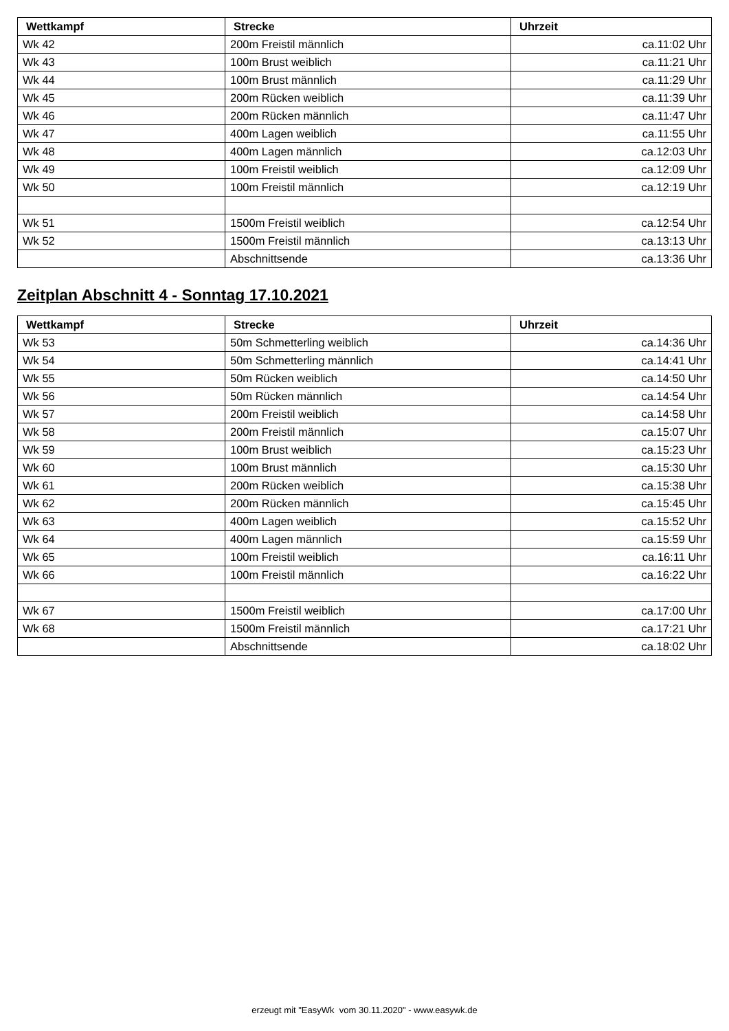| Wettkampf | Strecke | Uhrzeit |
| --- | --- | --- |
| Wk 42 | 200m Freistil männlich | ca.11:02 Uhr |
| Wk 43 | 100m Brust weiblich | ca.11:21 Uhr |
| Wk 44 | 100m Brust männlich | ca.11:29 Uhr |
| Wk 45 | 200m Rücken weiblich | ca.11:39 Uhr |
| Wk 46 | 200m Rücken männlich | ca.11:47 Uhr |
| Wk 47 | 400m Lagen weiblich | ca.11:55 Uhr |
| Wk 48 | 400m Lagen männlich | ca.12:03 Uhr |
| Wk 49 | 100m Freistil weiblich | ca.12:09 Uhr |
| Wk 50 | 100m Freistil männlich | ca.12:19 Uhr |
| Wk 51 | 1500m Freistil weiblich | ca.12:54 Uhr |
| Wk 52 | 1500m Freistil männlich | ca.13:13 Uhr |
| | Abschnittsende | ca.13:36 Uhr |
Zeitplan Abschnitt 4 - Sonntag 17.10.2021
| Wettkampf | Strecke | Uhrzeit |
| --- | --- | --- |
| Wk 53 | 50m Schmetterling weiblich | ca.14:36 Uhr |
| Wk 54 | 50m Schmetterling männlich | ca.14:41 Uhr |
| Wk 55 | 50m Rücken weiblich | ca.14:50 Uhr |
| Wk 56 | 50m Rücken männlich | ca.14:54 Uhr |
| Wk 57 | 200m Freistil weiblich | ca.14:58 Uhr |
| Wk 58 | 200m Freistil männlich | ca.15:07 Uhr |
| Wk 59 | 100m Brust weiblich | ca.15:23 Uhr |
| Wk 60 | 100m Brust männlich | ca.15:30 Uhr |
| Wk 61 | 200m Rücken weiblich | ca.15:38 Uhr |
| Wk 62 | 200m Rücken männlich | ca.15:45 Uhr |
| Wk 63 | 400m Lagen weiblich | ca.15:52 Uhr |
| Wk 64 | 400m Lagen männlich | ca.15:59 Uhr |
| Wk 65 | 100m Freistil weiblich | ca.16:11 Uhr |
| Wk 66 | 100m Freistil männlich | ca.16:22 Uhr |
| Wk 67 | 1500m Freistil weiblich | ca.17:00 Uhr |
| Wk 68 | 1500m Freistil männlich | ca.17:21 Uhr |
| | Abschnittsende | ca.18:02 Uhr |
erzeugt mit "EasyWk vom 30.11.2020" - www.easywk.de